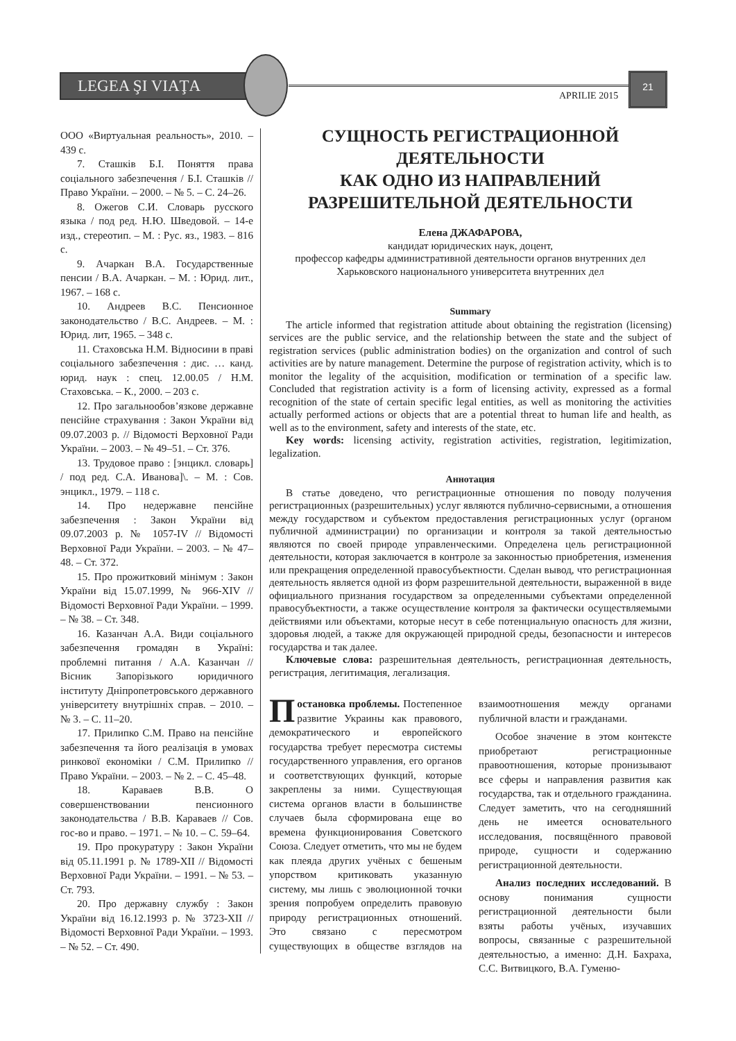LEGEA ŞI VIAŢA
APRILIE 2015
21
ООО «Виртуальная реальность», 2010. – 439 с.
7. Сташків Б.І. Поняття права соціального забезпечення / Б.І. Сташків // Право України. – 2000. – № 5. – С. 24–26.
8. Ожегов С.И. Словарь русского языка / под ред. Н.Ю. Шведовой. – 14-е изд., стереотип. – М. : Рус. яз., 1983. – 816 с.
9. Ачаркан В.А. Государственные пенсии / В.А. Ачаркан. – М. : Юрид. лит., 1967. – 168 с.
10. Андреев В.С. Пенсионное законодательство / В.С. Андреев. – М. : Юрид. лит, 1965. – 348 с.
11. Стаховська Н.М. Відносини в праві соціального забезпечення : дис. … канд. юрид. наук : спец. 12.00.05 / Н.М. Стаховська. – К., 2000. – 203 с.
12. Про загальнообов’язкове державне пенсійне страхування : Закон України від 09.07.2003 р. // Відомості Верховної Ради України. – 2003. – № 49–51. – Ст. 376.
13. Трудовое право : [энцикл. словарь] / под ред. С.А. Иванова]\. – М. : Сов. энцикл., 1979. – 118 с.
14. Про недержавне пенсійне забезпечення : Закон України від 09.07.2003 р. № 1057-IV // Відомості Верховної Ради України. – 2003. – № 47–48. – Ст. 372.
15. Про прожитковий мінімум : Закон України від 15.07.1999, № 966-XIV // Відомості Верховної Ради України. – 1999. – № 38. – Ст. 348.
16. Казанчан А.А. Види соціального забезпечення громадян в Україні: проблемні питання / А.А. Казанчан // Вісник Запорізького юридичного інституту Дніпропетровського державного університету внутрішніх справ. – 2010. – № 3. – С. 11–20.
17. Прилипко С.М. Право на пенсійне забезпечення та його реалізація в умовах ринкової економіки / С.М. Прилипко // Право України. – 2003. – № 2. – С. 45–48.
18. Караваев В.В. О совершенствовании пенсионного законодательства / В.В. Караваев // Сов. гос-во и право. – 1971. – № 10. – С. 59–64.
19. Про прокуратуру : Закон України від 05.11.1991 р. № 1789-XII // Відомості Верховної Ради України. – 1991. – № 53. – Ст. 793.
20. Про державну службу : Закон України від 16.12.1993 р. № 3723-XII // Відомості Верховної Ради України. – 1993. – № 52. – Ст. 490.
СУЩНОСТЬ РЕГИСТРАЦИОННОЙ ДЕЯТЕЛЬНОСТИ
КАК ОДНО ИЗ НАПРАВЛЕНИЙ РАЗРЕШИТЕЛЬНОЙ ДЕЯТЕЛЬНОСТИ
Елена ДЖАФАРОВА,
кандидат юридических наук, доцент,
профессор кафедры административной деятельности органов внутренних дел
Харьковского национального университета внутренних дел
Summary
The article informed that registration attitude about obtaining the registration (licensing) services are the public service, and the relationship between the state and the subject of registration services (public administration bodies) on the organization and control of such activities are by nature management. Determine the purpose of registration activity, which is to monitor the legality of the acquisition, modification or termination of a specific law. Concluded that registration activity is a form of licensing activity, expressed as a formal recognition of the state of certain specific legal entities, as well as monitoring the activities actually performed actions or objects that are a potential threat to human life and health, as well as to the environment, safety and interests of the state, etc.
Key words: licensing activity, registration activities, registration, legitimization, legalization.
Аннотация
В статье доведено, что регистрационные отношения по поводу получения регистрационных (разрешительных) услуг являются публично-сервисными, а отношения между государством и субъектом предоставления регистрационных услуг (органом публичной администрации) по организации и контроля за такой деятельностью являются по своей природе управленческими. Определена цель регистрационной деятельности, которая заключается в контроле за законностью приобретения, изменения или прекращения определенной правосубъектности. Сделан вывод, что регистрационная деятельность является одной из форм разрешительной деятельности, выраженной в виде официального признания государством за определенными субъектами определенной правосубъектности, а также осуществление контроля за фактически осуществляемыми действиями или объектами, которые несут в себе потенциальную опасность для жизни, здоровья людей, а также для окружающей природной среды, безопасности и интересов государства и так далее.
Ключевые слова: разрешительная деятельность, регистрационная деятельность, регистрация, легитимация, легализация.
Постановка проблемы. Постепенное развитие Украины как правового, демократического и европейского государства требует пересмотра системы государственного управления, его органов и соответствующих функций, которые закреплены за ними. Существующая система органов власти в большинстве случаев была сформирована еще во времена функционирования Советского Союза. Следует отметить, что мы не будем как плеяда других учёных с бешеным упорством критиковать указанную систему, мы лишь с эволюционной точки зрения попробуем определить правовую природу регистрационных отношений. Это связано с пересмотром существующих в обществе взглядов на взаимоотношения между органами публичной власти и гражданами.
Особое значение в этом контексте приобретают регистрационные правоотношения, которые пронизывают все сферы и направления развития как государства, так и отдельного гражданина. Следует заметить, что на сегодняшний день не имеется основательного исследования, посвящённого правовой природе, сущности и содержанию регистрационной деятельности.
Анализ последних исследований. В основу понимания сущности регистрационной деятельности были взяты работы учёных, изучавших вопросы, связанные с разрешительной деятельностью, а именно: Д.Н. Бахраха, С.С. Витвицкого, В.А. Гуменю-